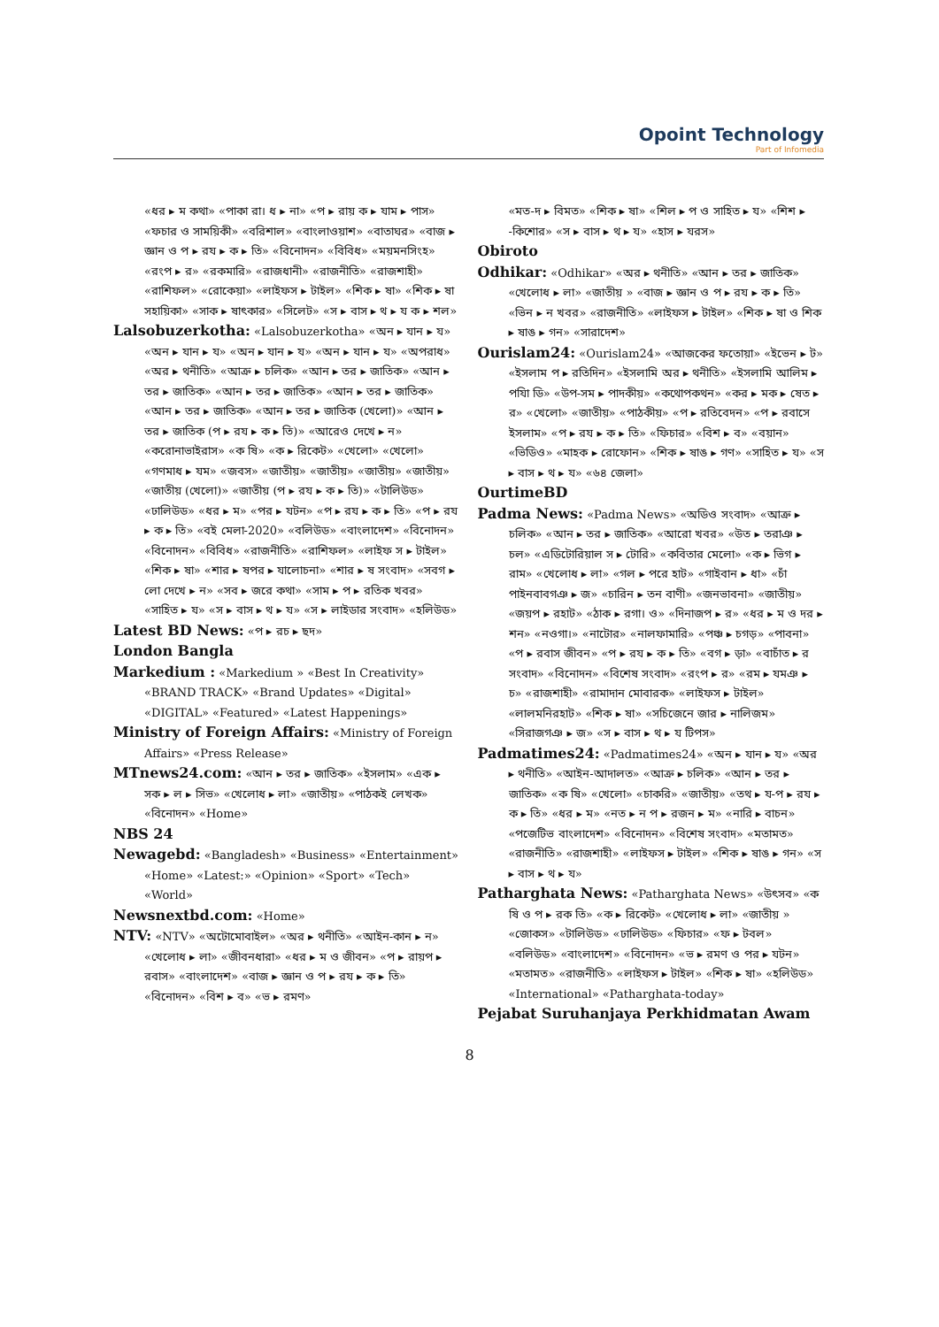Opoint Technology
Part of Infomedia
«ধর ▸ ম কথা» «পাকা রা। ধ ▸ না» «প ▸ রায় ক ▸ যাম ▸ পাস» «ফচার ও সাময়িকী» «বরিশাল» «বাংলাওয়াশ» «বাতাঘর» «বাজ ▸ জ্ঞান ও প ▸ রয ▸ ক ▸ তি» «বিনোদন» «বিবিধ» «ময়মনসিংহ» «রংপ ▸ র» «রকমারি» «রাজধানী» «রাজনীতি» «রাজশাহী» «রাশিফল» «রোকেয়া» «লাইফস ▸ টাইল» «শিক ▸ ষা» «শিক ▸ ষা সহায়িকা» «সাক ▸ ষাৎকার» «সিলেট» «স ▸ বাস ▸ থ ▸ য ক ▸ শল»
Lalsobuzerkotha: «Lalsobuzerkotha» «অন ▸ যান ▸ য» «অন ▸ যান ▸ য» «অন ▸ যান ▸ য» «অন ▸ যান ▸ য» «অপরাধ» «অর ▸ থনীতি» «আক্র ▸ চলিক» «আন ▸ তর ▸ জাতিক» «আন ▸ তর ▸ জাতিক» «আন ▸ তর ▸ জাতিক» «আন ▸ তর ▸ জাতিক» «আন ▸ তর ▸ জাতিক» «আন ▸ তর ▸ জাতিক (খেলো)» «আন ▸ তর ▸ জাতিক (প ▸ রয ▸ ক ▸ তি)» «আরেও দেখে ▸ ন» «করোনাভাইরাস» «ক ষি» «ক ▸ রিকেট» «খেলো» «খেলো» «গণমাধ ▸ যম» «জবস» «জাতীয়» «জাতীয়» «জাতীয়» «জাতীয়» «জাতীয় (খেলো)» «জাতীয় (প ▸ রয ▸ ক ▸ তি)» «টালিউড» «ঢালিউড» «ধর ▸ ম» «পর ▸ যটন» «প ▸ রয ▸ ক ▸ তি» «প ▸ রয ▸ ক ▸ তি» «বই মেলা-2020» «বলিউড» «বাংলাদেশ» «বিনোদন» «বিনোদন» «বিবিধ» «রাজনীতি» «রাশিফল» «লাইফ স ▸ টাইল» «শিক ▸ ষা» «শার ▸ ষপর ▸ যালোচনা» «শার ▸ ষ সংবাদ» «সবগ ▸ লো দেখে ▸ ন» «সব ▸ জরে কথা» «সাম ▸ প ▸ রতিক খবর» «সাহিত ▸ য» «স ▸ বাস ▸ থ ▸ য» «স ▸ লাইডার সংবাদ» «হলিউড»
Latest BD News: «প ▸ রচ ▸ ছদ»
London Bangla
Markedium : «Markedium » «Best In Creativity» «BRAND TRACK» «Brand Updates» «Digital» «DIGITAL» «Featured» «Latest Happenings»
Ministry of Foreign Affairs: «Ministry of Foreign Affairs» «Press Release»
MTnews24.com: «আন ▸ তর ▸ জাতিক» «ইসলাম» «এক ▸ সক ▸ ল ▸ সিভ» «খেলোধ ▸ লা» «জাতীয়» «পাঠকই লেখক» «বিনোদন» «Home»
NBS 24
Newagebd: «Bangladesh» «Business» «Entertainment» «Home» «Latest:» «Opinion» «Sport» «Tech» «World»
Newsnextbd.com: «Home»
NTV: «NTV» «অটোমোবাইল» «অর ▸ থনীতি» «আইন-কান ▸ ন» «খেলোধ ▸ লা» «জীবনধারা» «ধর ▸ ম ও জীবন» «প ▸ রায়প ▸ রবাস» «বাংলাদেশ» «বাজ ▸ জ্ঞান ও প ▸ রয ▸ ক ▸ তি» «বিনোদন» «বিশ ▸ ব» «ভ ▸ রমণ»
«মত-দ ▸ বিমত» «শিক ▸ ষা» «শিল ▸ প ও সাহিত ▸ য» «শিশ ▸ -কিশোর» «স ▸ বাস ▸ থ ▸ য» «হাস ▸ যরস»
Obiroto
Odhikar: «Odhikar» «অর ▸ থনীতি» «আন ▸ তর ▸ জাতিক» «খেলোধ ▸ লা» «জাতীয় » «বাজ ▸ জ্ঞান ও প ▸ রয ▸ ক ▸ তি» «ভিন ▸ ন খবর» «রাজনীতি» «লাইফস ▸ টাইল» «শিক ▸ ষা ও শিক ▸ ষাঙ ▸ গন» «সারাদেশ»
Ourislam24: «Ourislam24» «আজকের ফতোয়া» «ইভেন ▸ ট» «ইসলাম প ▸ রতিদিন» «ইসলামি অর ▸ থনীতি» «ইসলামি আলিম ▸ পযিা ডি» «উপ-সম ▸ পাদকীয়» «কথোপকথন» «কর ▸ মক ▸ ষেত ▸ র» «খেলো» «জাতীয়» «পাঠকীয়» «প ▸ রতিবেদন» «প ▸ রবাসে ইসলাম» «প ▸ রয ▸ ক ▸ তি» «ফিচার» «বিশ ▸ ব» «বয়ান» «ভিডিও» «মাহক ▸ রোফোন» «শিক ▸ ষাঙ ▸ গণ» «সাহিত ▸ য» «স ▸ বাস ▸ থ ▸ য» «৬৪ জেলা»
OurtimeBD
Padma News: «Padma News» «অডিও সংবাদ» «আক্র ▸ চলিক» «আন ▸ তর ▸ জাতিক» «আরো খবর» «উত ▸ তরাঞ ▸ চল» «এডিটোরিয়াল স ▸ টোরি» «কবিতার মেলো» «ক ▸ ভিগ ▸ রাম» «খেলোধ ▸ লা» «গল ▸ পরে হাট» «গাইবান ▸ ধা» «চাঁ পাইনবাবগঞ ▸ জ» «চারিন ▸ তন বাণী» «জনভাবনা» «জাতীয়» «জয়প ▸ রহাট» «ঠাক ▸ রগা। ও» «দিনাজপ ▸ র» «ধর ▸ ম ও দর ▸ শন» «নওগা।» «নাটোর» «নালফামারি» «পঞ্চ ▸ চগড়» «পাবনা» «প ▸ রবাস জীবন» «প ▸ রয ▸ ক ▸ তি» «বগ ▸ ড়া» «বাচাঁত ▸ র সংবাদ» «বিনোদন» «বিশেষ সংবাদ» «রংপ ▸ র» «রম ▸ যমঞ ▸ চ» «রাজশাহী» «রামাদান মোবারক» «লাইফস ▸ টাইল» «লালমনিরহাট» «শিক ▸ ষা» «সচিজেনে জার ▸ নালিজম» «সিরাজগঞ ▸ জ» «স ▸ বাস ▸ থ ▸ য টিপস»
Padmatimes24: «Padmatimes24» «অন ▸ যান ▸ য» «অর ▸ থনীতি» «আইন-আদালত» «আক্র ▸ চলিক» «আন ▸ তর ▸ জাতিক» «ক ষি» «খেলো» «চাকরি» «জাতীয়» «তথ ▸ য-প ▸ রয ▸ ক ▸ তি» «ধর ▸ ম» «নত ▸ ন প ▸ রজন ▸ ম» «নারি ▸ বাচন» «পজেটিভ বাংলাদেশ» «বিনোদন» «বিশেষ সংবাদ» «মতামত» «রাজনীতি» «রাজশাহী» «লাইফস ▸ টাইল» «শিক ▸ ষাঙ ▸ গন» «স ▸ বাস ▸ থ ▸ য»
Patharghata News: «Patharghata News» «উৎসব» «ক ষি ও প ▸ রক তি» «ক ▸ রিকেট» «খেলোধ ▸ লা» «জাতীয় » «জোকস» «টালিউড» «ঢালিউড» «ফিচার» «ফ ▸ টবল» «বলিউড» «বাংলাদেশ» «বিনোদন» «ভ ▸ রমণ ও পর ▸ যটন» «মতামত» «রাজনীতি» «লাইফস ▸ টাইল» «শিক ▸ ষা» «হলিউড» «International» «Patharghata-today»
Pejabat Suruhanjaya Perkhidmatan Awam
8